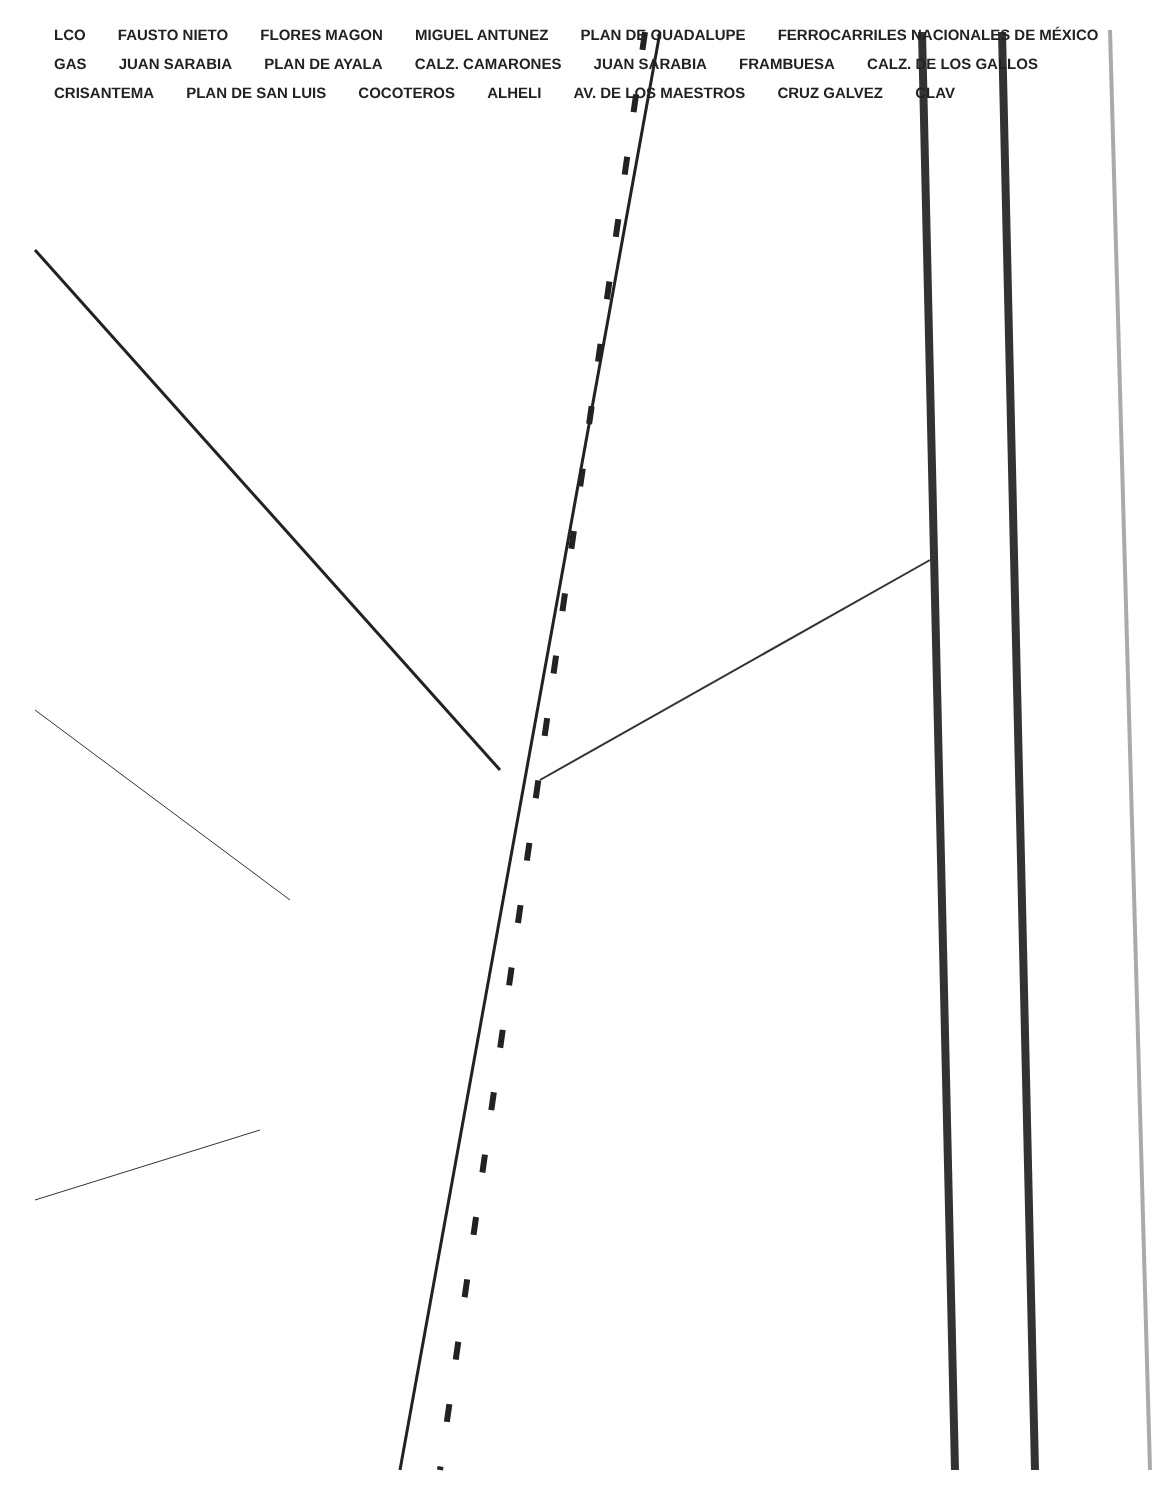LCO FAUSTO NIETO FLORES MAGON MIGUEL ANTUNEZ PLAN DE GUADALUPE FERROCARRILES NACIONALES DE MÉXICO GAS JUAN SARABIA PLAN DE AYALA CALZ. CAMARONES JUAN SARABIA FRAMBUESA CALZ. DE LOS GALLOS CRISANTEMA PLAN DE SAN LUIS COCOTEROS ALHELI AV. DE LOS MAESTROS CRUZ GALVEZ CLAV